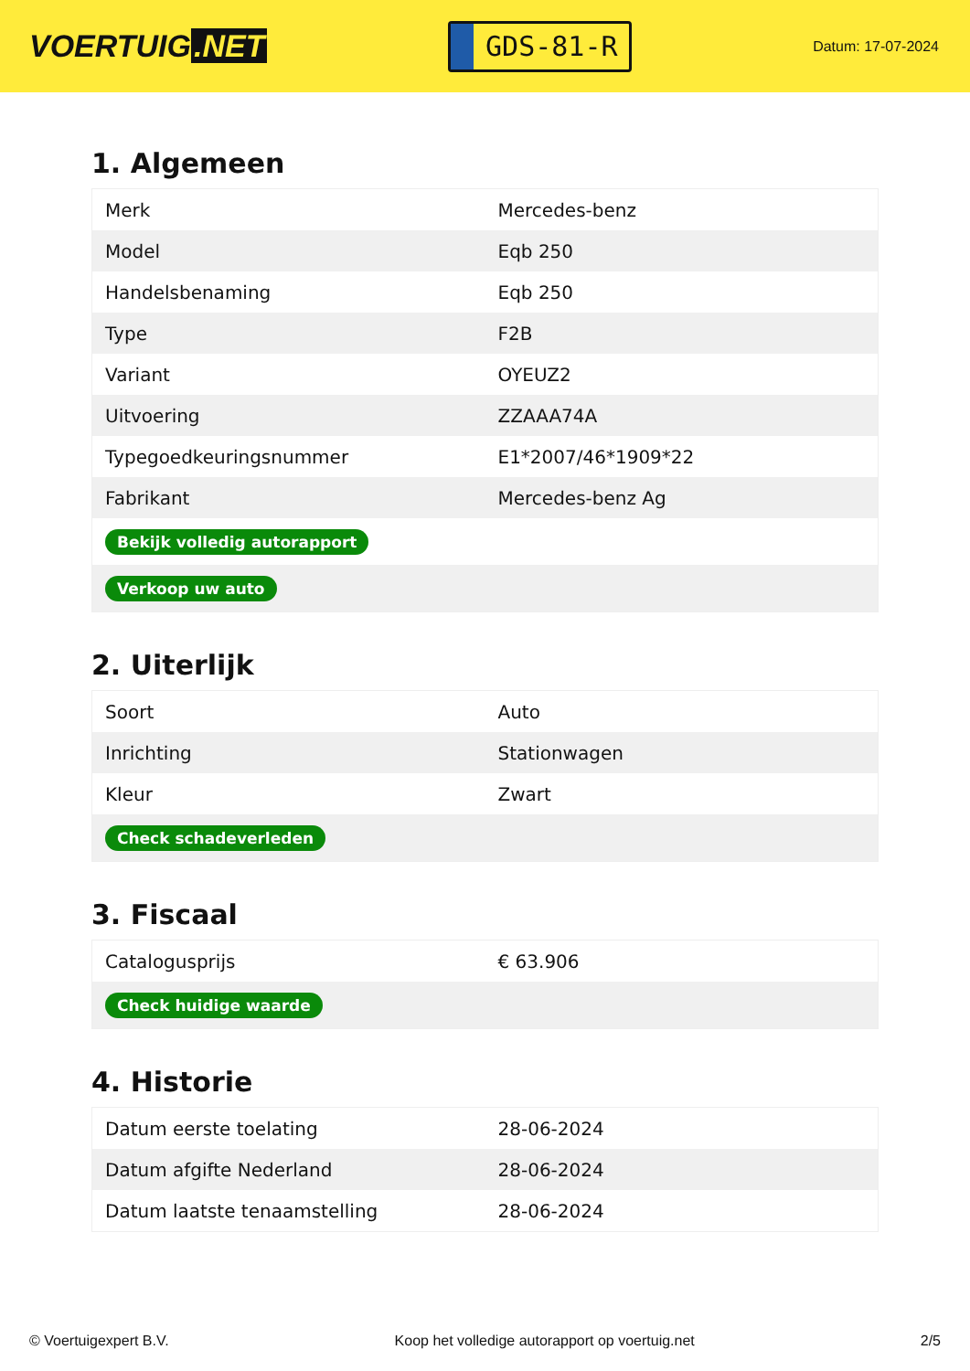VOERTUIG.NET
GDS-81-R
Datum: 17-07-2024
1. Algemeen
| Merk | Mercedes-benz |
| Model | Eqb 250 |
| Handelsbenaming | Eqb 250 |
| Type | F2B |
| Variant | OYEUZ2 |
| Uitvoering | ZZAAA74A |
| Typegoedkeuringsnummer | E1*2007/46*1909*22 |
| Fabrikant | Mercedes-benz Ag |
| Bekijk volledig autorapport | |
| Verkoop uw auto | |
2. Uiterlijk
| Soort | Auto |
| Inrichting | Stationwagen |
| Kleur | Zwart |
| Check schadeverleden | |
3. Fiscaal
| Catalogusprijs | € 63.906 |
| Check huidige waarde | |
4. Historie
| Datum eerste toelating | 28-06-2024 |
| Datum afgifte Nederland | 28-06-2024 |
| Datum laatste tenaamstelling | 28-06-2024 |
© Voertuigexpert B.V. Koop het volledige autorapport op voertuig.net 2/5